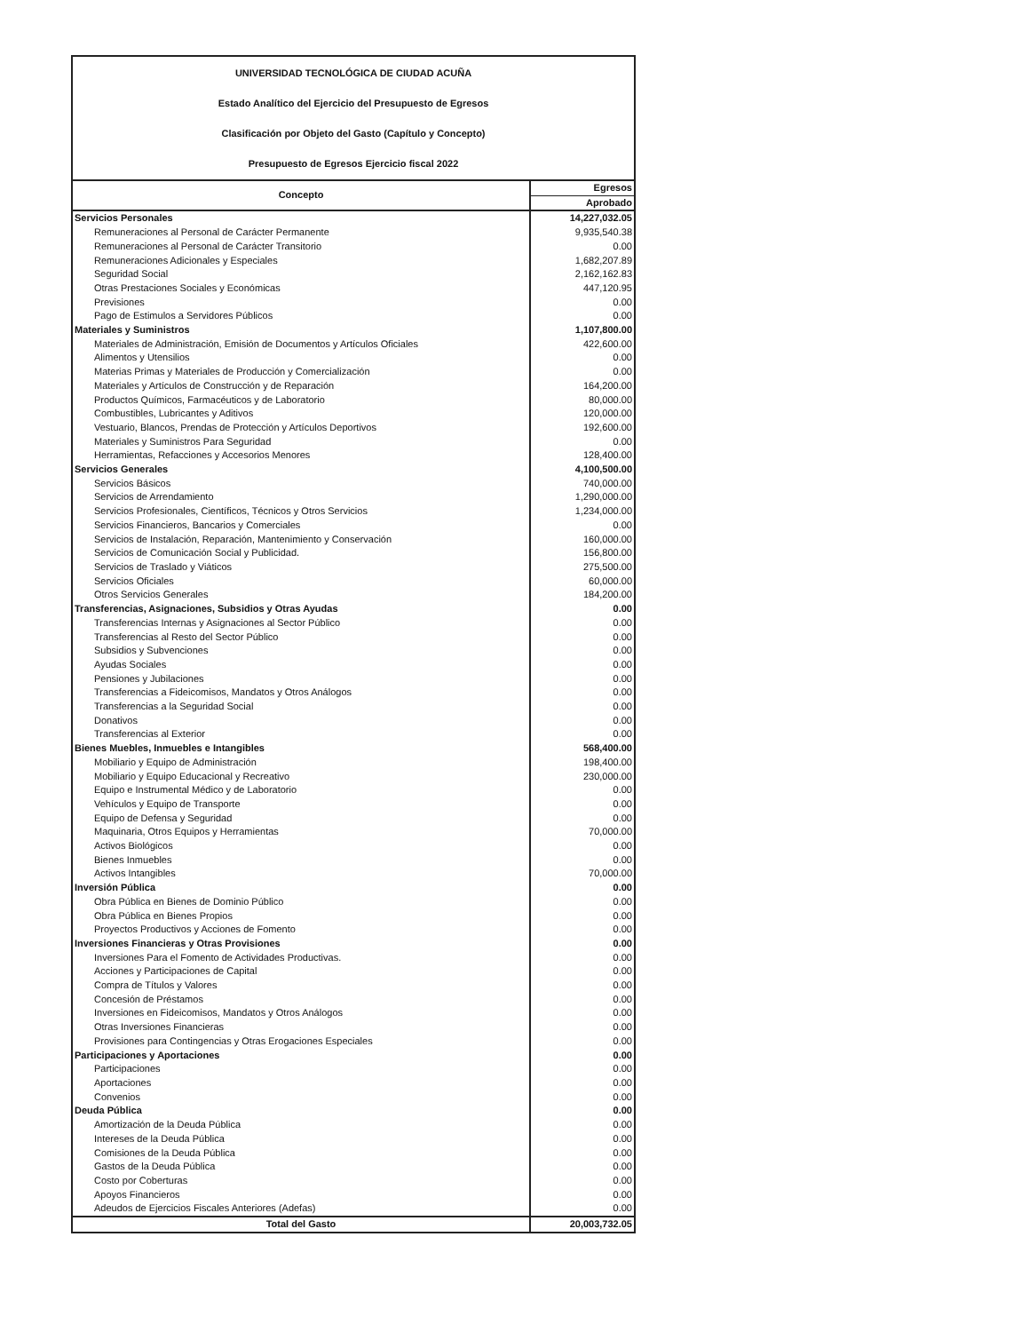UNIVERSIDAD TECNOLÓGICA DE CIUDAD ACUÑA
Estado Analítico del Ejercicio del Presupuesto de Egresos
Clasificación por Objeto del Gasto (Capítulo y Concepto)
Presupuesto de Egresos Ejercicio fiscal 2022
| Concepto | Egresos |
| --- | --- |
| | Aprobado |
| Servicios Personales | 14,227,032.05 |
| Remuneraciones al Personal de Carácter Permanente | 9,935,540.38 |
| Remuneraciones al Personal de Carácter Transitorio | 0.00 |
| Remuneraciones Adicionales y Especiales | 1,682,207.89 |
| Seguridad Social | 2,162,162.83 |
| Otras Prestaciones Sociales y Económicas | 447,120.95 |
| Previsiones | 0.00 |
| Pago de Estimulos a Servidores Públicos | 0.00 |
| Materiales y Suministros | 1,107,800.00 |
| Materiales de Administración, Emisión de Documentos y Artículos Oficiales | 422,600.00 |
| Alimentos y Utensilios | 0.00 |
| Materias Primas y Materiales de Producción y Comercialización | 0.00 |
| Materiales y Artículos de Construcción y de Reparación | 164,200.00 |
| Productos Químicos, Farmacéuticos y de Laboratorio | 80,000.00 |
| Combustibles, Lubricantes y Aditivos | 120,000.00 |
| Vestuario, Blancos, Prendas de Protección y Artículos Deportivos | 192,600.00 |
| Materiales y Suministros Para Seguridad | 0.00 |
| Herramientas, Refacciones y Accesorios Menores | 128,400.00 |
| Servicios Generales | 4,100,500.00 |
| Servicios Básicos | 740,000.00 |
| Servicios de Arrendamiento | 1,290,000.00 |
| Servicios Profesionales, Científicos, Técnicos y Otros Servicios | 1,234,000.00 |
| Servicios Financieros, Bancarios y Comerciales | 0.00 |
| Servicios de Instalación, Reparación, Mantenimiento y Conservación | 160,000.00 |
| Servicios de Comunicación Social y Publicidad. | 156,800.00 |
| Servicios de Traslado y Viáticos | 275,500.00 |
| Servicios Oficiales | 60,000.00 |
| Otros Servicios Generales | 184,200.00 |
| Transferencias, Asignaciones, Subsidios y Otras Ayudas | 0.00 |
| Transferencias Internas y Asignaciones al Sector Público | 0.00 |
| Transferencias al Resto del Sector Público | 0.00 |
| Subsidios y Subvenciones | 0.00 |
| Ayudas Sociales | 0.00 |
| Pensiones y Jubilaciones | 0.00 |
| Transferencias a Fideicomisos, Mandatos y Otros Análogos | 0.00 |
| Transferencias a la Seguridad Social | 0.00 |
| Donativos | 0.00 |
| Transferencias al Exterior | 0.00 |
| Bienes Muebles, Inmuebles e Intangibles | 568,400.00 |
| Mobiliario y Equipo de Administración | 198,400.00 |
| Mobiliario y Equipo Educacional y Recreativo | 230,000.00 |
| Equipo e Instrumental Médico y de Laboratorio | 0.00 |
| Vehículos y Equipo de Transporte | 0.00 |
| Equipo de Defensa y Seguridad | 0.00 |
| Maquinaria, Otros Equipos y Herramientas | 70,000.00 |
| Activos Biológicos | 0.00 |
| Bienes Inmuebles | 0.00 |
| Activos Intangibles | 70,000.00 |
| Inversión Pública | 0.00 |
| Obra Pública en Bienes de Dominio Público | 0.00 |
| Obra Pública en Bienes Propios | 0.00 |
| Proyectos Productivos y Acciones de Fomento | 0.00 |
| Inversiones Financieras y Otras Provisiones | 0.00 |
| Inversiones Para el Fomento de Actividades Productivas. | 0.00 |
| Acciones y Participaciones de Capital | 0.00 |
| Compra de Títulos y Valores | 0.00 |
| Concesión de Préstamos | 0.00 |
| Inversiones en Fideicomisos, Mandatos y Otros Análogos | 0.00 |
| Otras Inversiones Financieras | 0.00 |
| Provisiones para Contingencias y Otras Erogaciones Especiales | 0.00 |
| Participaciones y Aportaciones | 0.00 |
| Participaciones | 0.00 |
| Aportaciones | 0.00 |
| Convenios | 0.00 |
| Deuda Pública | 0.00 |
| Amortización de la Deuda Pública | 0.00 |
| Intereses de la Deuda Pública | 0.00 |
| Comisiones de la Deuda Pública | 0.00 |
| Gastos de la Deuda Pública | 0.00 |
| Costo por Coberturas | 0.00 |
| Apoyos Financieros | 0.00 |
| Adeudos de Ejercicios Fiscales Anteriores (Adefas) | 0.00 |
| Total del Gasto | 20,003,732.05 |